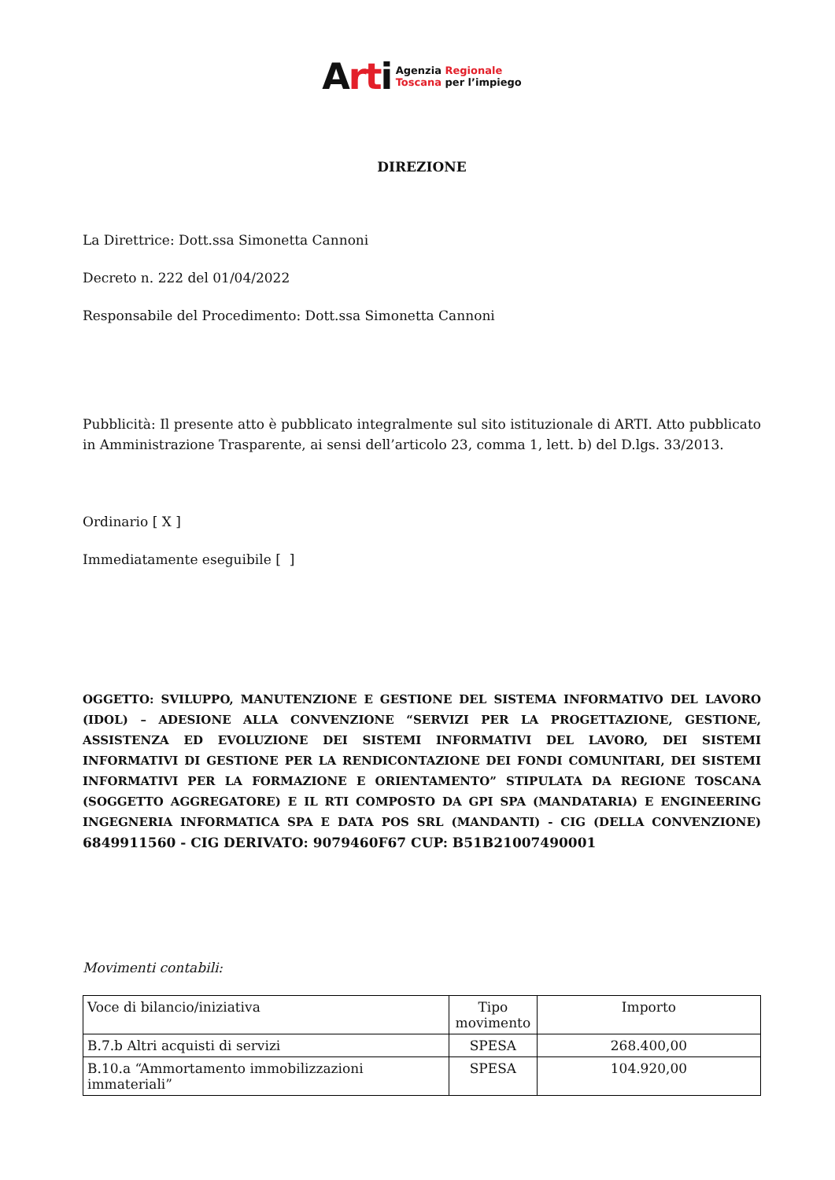Arti Agenzia Regionale
Toscana per l’impiego
DIREZIONE
La Direttrice: Dott.ssa Simonetta Cannoni
Decreto n. 222 del 01/04/2022
Responsabile del Procedimento: Dott.ssa Simonetta Cannoni
Pubblicità: Il presente atto è pubblicato integralmente sul sito istituzionale di ARTI. Atto pubblicato in Amministrazione Trasparente, ai sensi dell’articolo 23, comma 1, lett. b) del D.lgs. 33/2013.
Ordinario [ X ]
Immediatamente eseguibile [ ]
OGGETTO: SVILUPPO, MANUTENZIONE E GESTIONE DEL SISTEMA INFORMATIVO DEL LAVORO (IDOL) – ADESIONE ALLA CONVENZIONE “SERVIZI PER LA PROGETTAZIONE, GESTIONE, ASSISTENZA ED EVOLUZIONE DEI SISTEMI INFORMATIVI DEL LAVORO, DEI SISTEMI INFORMATIVI DI GESTIONE PER LA RENDICONTAZIONE DEI FONDI COMUNITARI, DEI SISTEMI INFORMATIVI PER LA FORMAZIONE E ORIENTAMENTO” STIPULATA DA REGIONE TOSCANA (SOGGETTO AGGREGATORE) E IL RTI COMPOSTO DA GPI SPA (MANDATARIA) E ENGINEERING INGEGNERIA INFORMATICA SPA E DATA POS SRL (MANDANTI) - CIG (DELLA CONVENZIONE) 6849911560 - CIG DERIVATO: 9079460F67 CUP: B51B21007490001
Movimenti contabili:
| Voce di bilancio/iniziativa | Tipo movimento | Importo |
| --- | --- | --- |
| B.7.b Altri acquisti di servizi | SPESA | 268.400,00 |
| B.10.a “Ammortamento immobilizzazioni immateriali” | SPESA | 104.920,00 |